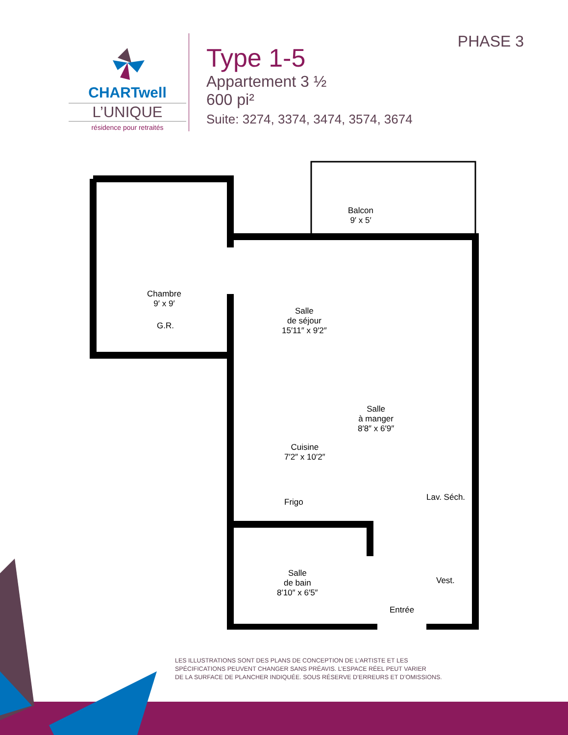CHARTwell
L’UNIQUE
résidence pour retraités
Type 1-5
Appartement 3 ½
600 pi²
Suite: 3274, 3374, 3474, 3574, 3674
PHASE 3
Chambre
9′ x 9′
G.R.
Balcon
9′ x 5′
Salle
de séjour
15′11″ x 9′2″
Salle
à manger
8′8″ x 6′9″
Cuisine
7′2″ x 10′2″
Frigo Lav. Séch.
Salle
de bain
8′10″ x 6′5″
Vest.
Entrée
LES ILLUSTRATIONS SONT DES PLANS DE CONCEPTION DE L’ARTISTE ET LES
SPÉCIFICATIONS PEUVENT CHANGER SANS PRÉAVIS. L’ESPACE RÉEL PEUT VARIER
DE LA SURFACE DE PLANCHER INDIQUÉE. SOUS RÉSERVE D’ERREURS ET D’OMISSIONS.